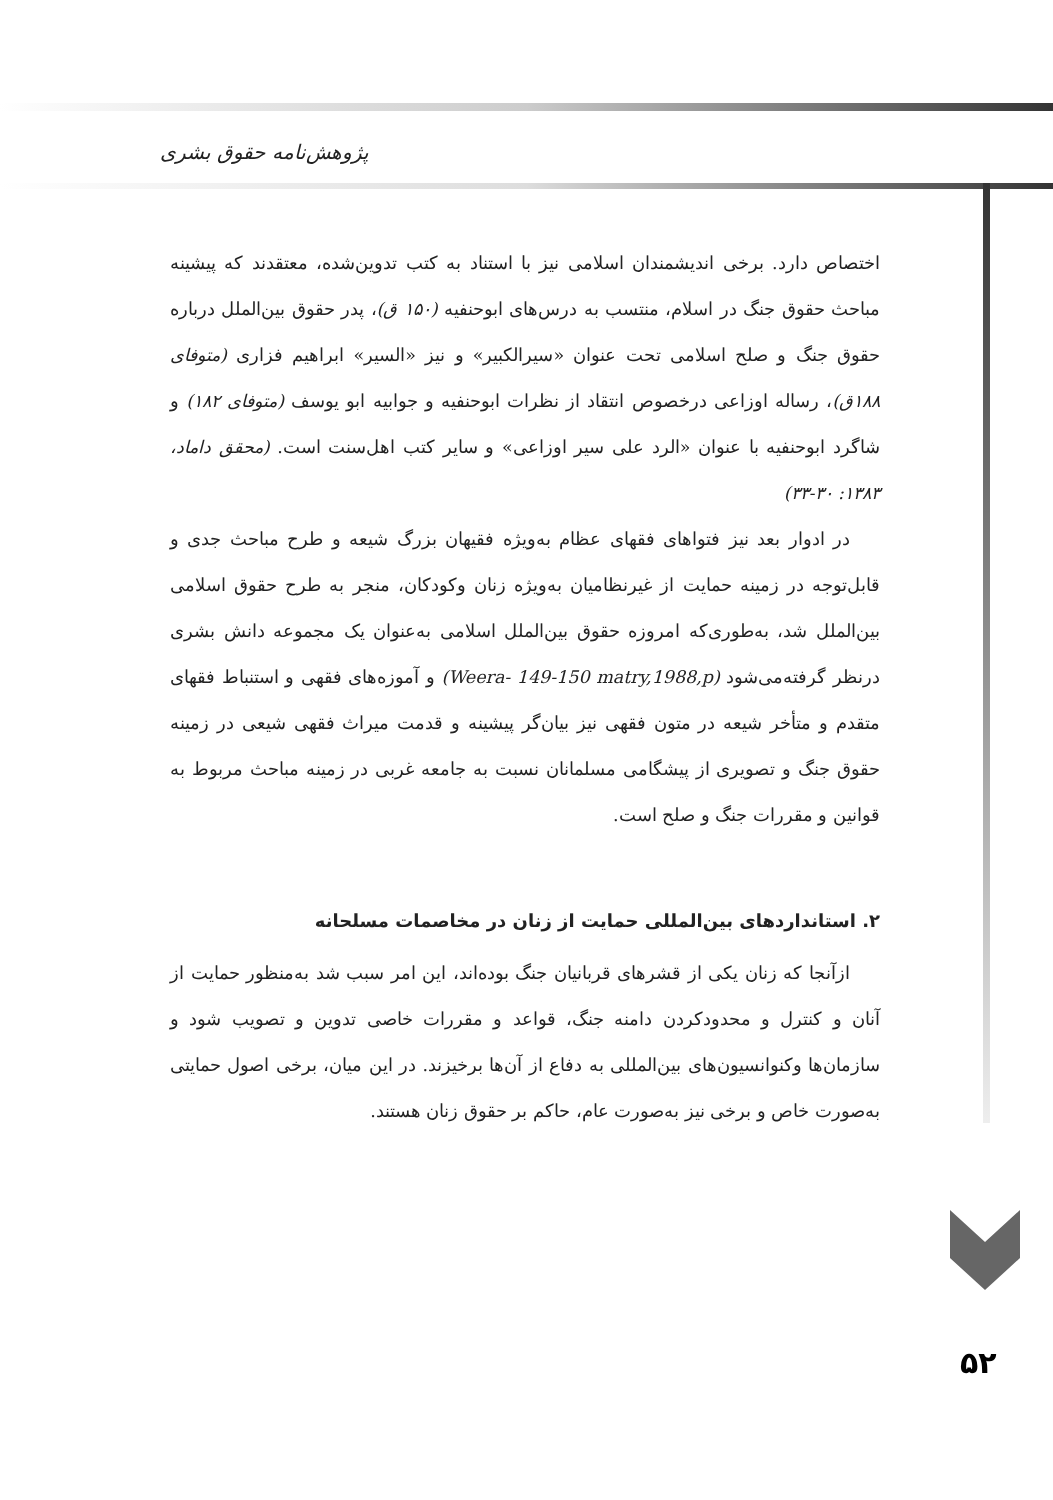پژوهش‌نامه حقوق بشری
اختصاص دارد. برخی اندیشمندان اسلامی نیز با استناد به کتب تدوین‌شده، معتقدند که پیشینه مباحث حقوق جنگ در اسلام، منتسب به درس‌های ابوحنفیه (۱۵۰ ق)، پدر حقوق بین‌الملل درباره حقوق جنگ و صلح اسلامی تحت عنوان «سیرالکبیر» و نیز «السیر» ابراهیم فزاری (متوفای ۱۸۸ق)، رساله اوزاعی درخصوص انتقاد از نظرات ابوحنفیه و جوابیه ابو یوسف (متوفای ۱۸۲) و شاگرد ابوحنفیه با عنوان «الرد علی سیر اوزاعی» و سایر کتب اهل‌سنت است. (محقق داماد، ۱۳۸۳: ۳۰-۳۳)
در ادوار بعد نیز فتواهای فقهای عظام به‌ویژه فقیهان بزرگ شیعه و طرح مباحث جدی و قابل‌توجه در زمینه حمایت از غیرنظامیان به‌ویژه زنان وکودکان، منجر به طرح حقوق اسلامی بین‌الملل شد، به‌طوری‌که امروزه حقوق بین‌الملل اسلامی به‌عنوان یک مجموعه دانش بشری درنظر گرفته‌می‌شود (Weera- 149-150 matry,1988,p) و آموزه‌های فقهی و استنباط فقهای متقدم و متأخر شیعه در متون فقهی نیز بیان‌گر پیشینه و قدمت میراث فقهی شیعی در زمینه حقوق جنگ و تصویری از پیشگامی مسلمانان نسبت به جامعه غربی در زمینه مباحث مربوط به قوانین و مقررات جنگ و صلح است.
۲. استانداردهای بین‌المللی حمایت از زنان در مخاصمات مسلحانه
ازآنجا که زنان یکی از قشرهای قربانیان جنگ بوده‌اند، این امر سبب شد به‌منظور حمایت از آنان و کنترل و محدودکردن دامنه جنگ، قواعد و مقررات خاصی تدوین و تصویب شود و سازمان‌ها وکنوانسیون‌های بین‌المللی به دفاع از آن‌ها برخیزند. در این میان، برخی اصول حمایتی به‌صورت خاص و برخی نیز به‌صورت عام، حاکم بر حقوق زنان هستند.
۵۲